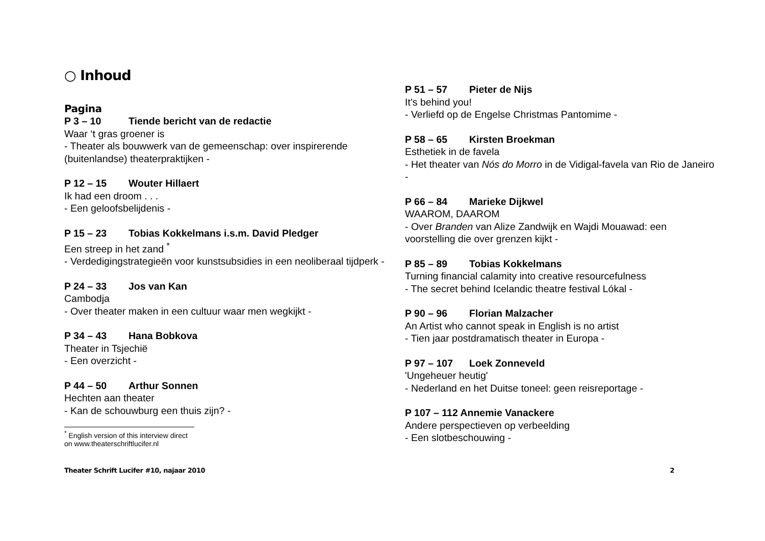○ Inhoud
Pagina
P 3 – 10 Tiende bericht van de redactie
Waar ‘t gras groener is
- Theater als bouwwerk van de gemeenschap: over inspirerende (buitenlandse) theaterpraktijken -
P 12 – 15 Wouter Hillaert
Ik had een droom . . .
- Een geloofsbelijdenis -
P 15 – 23 Tobias Kokkelmans i.s.m. David Pledger
Een streep in het zand <sup>*</sup>
- Verdedigingstrategieën voor kunstsubsidies in een neoliberaal tijdperk -
P 24 – 33 Jos van Kan
Cambodja
- Over theater maken in een cultuur waar men wegkijkt -
P 34 – 43 Hana Bobkova
Theater in Tsjechië
- Een overzicht -
P 44 – 50 Arthur Sonnen
Hechten aan theater
- Kan de schouwburg een thuis zijn? -
<sup>*</sup> English version of this interview direct on www.theaterschriftlucifer.nl
P 51 – 57 Pieter de Nijs
It’s behind you!
- Verliefd op de Engelse Christmas Pantomime -
P 58 – 65 Kirsten Broekman
Esthetiek in de favela
- Het theater van Nós do Morro in de Vidigal-favela van Rio de Janeiro -
P 66 – 84 Marieke Dijkwel
WAAROM, DAAROM
- Over Branden van Alize Zandwijk en Wajdi Mouawad: een voorstelling die over grenzen kijkt -
P 85 – 89 Tobias Kokkelmans
Turning financial calamity into creative resourcefulness
- The secret behind Icelandic theatre festival Lókal -
P 90 – 96 Florian Malzacher
An Artist who cannot speak in English is no artist
- Tien jaar postdramatisch theater in Europa -
P 97 – 107 Loek Zonneveld
'Ungeheuer heutig'
- Nederland en het Duitse toneel: geen reisreportage -
P 107 – 112 Annemie Vanackere
Andere perspectieven op verbeelding
- Een slotbeschouwing -
Theater Schrift Lucifer #10, najaar 2010 2